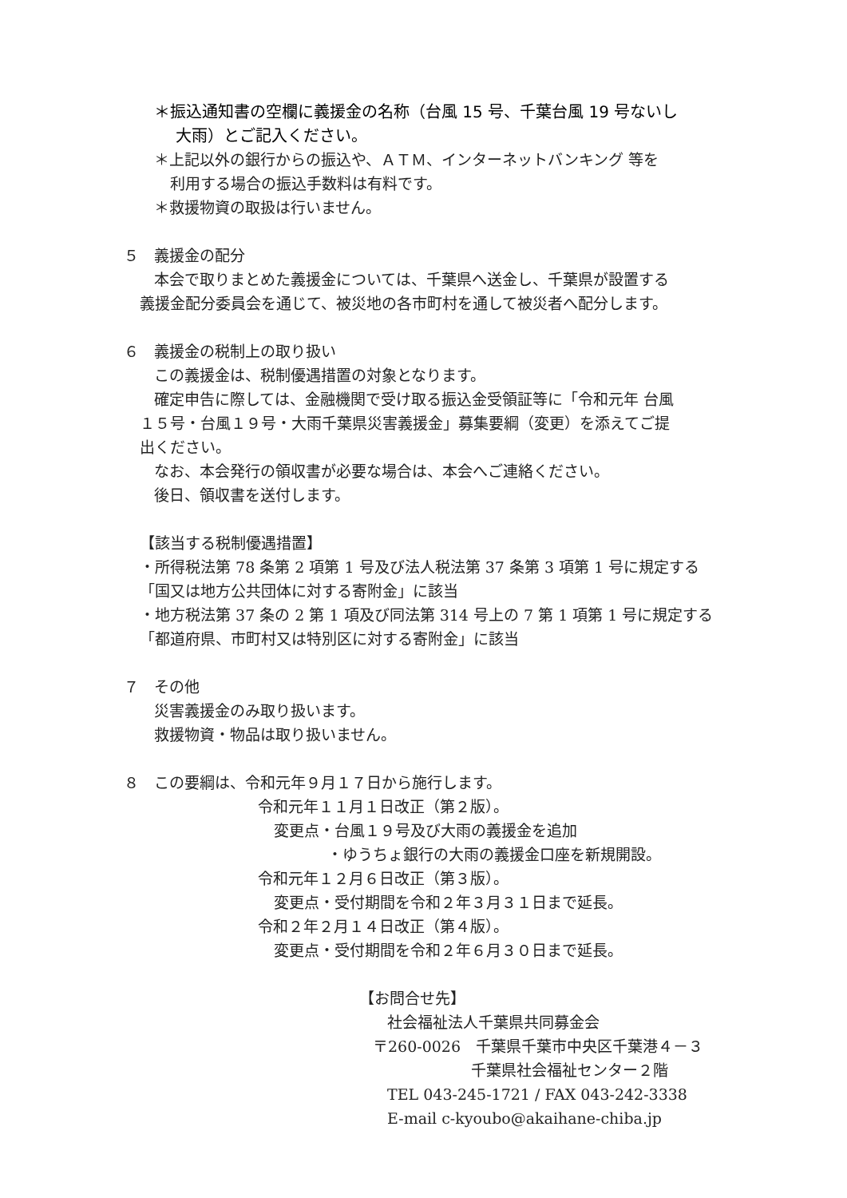＊振込通知書の空欄に義援金の名称（台風 15 号、千葉台風 19 号ないし
大雨）とご記入ください。
＊上記以外の銀行からの振込や、ＡＴＭ、インターネットバンキング 等を
利用する場合の振込手数料は有料です。
＊救援物資の取扱は行いません。
５　義援金の配分
本会で取りまとめた義援金については、千葉県へ送金し、千葉県が設置する
義援金配分委員会を通じて、被災地の各市町村を通して被災者へ配分します。
６　義援金の税制上の取り扱い
この義援金は、税制優遇措置の対象となります。
確定申告に際しては、金融機関で受け取る振込金受領証等に「令和元年 台風
１５号・台風１９号・大雨千葉県災害義援金」募集要綱（変更）を添えてご提
出ください。
なお、本会発行の領収書が必要な場合は、本会へご連絡ください。
後日、領収書を送付します。
【該当する税制優遇措置】
・所得税法第 78 条第 2 項第 1 号及び法人税法第 37 条第 3 項第 1 号に規定する
「国又は地方公共団体に対する寄附金」に該当
・地方税法第 37 条の 2 第 1 項及び同法第 314 号上の 7 第 1 項第 1 号に規定する
「都道府県、市町村又は特別区に対する寄附金」に該当
７　その他
災害義援金のみ取り扱います。
救援物資・物品は取り扱いません。
８　この要綱は、令和元年９月１７日から施行します。
令和元年１１月１日改正（第２版）。
変更点・台風１９号及び大雨の義援金を追加
・ゆうちょ銀行の大雨の義援金口座を新規開設。
令和元年１２月６日改正（第３版）。
変更点・受付期間を令和２年３月３１日まで延長。
令和２年２月１４日改正（第４版）。
変更点・受付期間を令和２年６月３０日まで延長。
【お問合せ先】
社会福祉法人千葉県共同募金会
〒260-0026　千葉県千葉市中央区千葉港４－３
千葉県社会福祉センター２階
TEL 043-245-1721 / FAX 043-242-3338
E-mail c-kyoubo@akaihane-chiba.jp